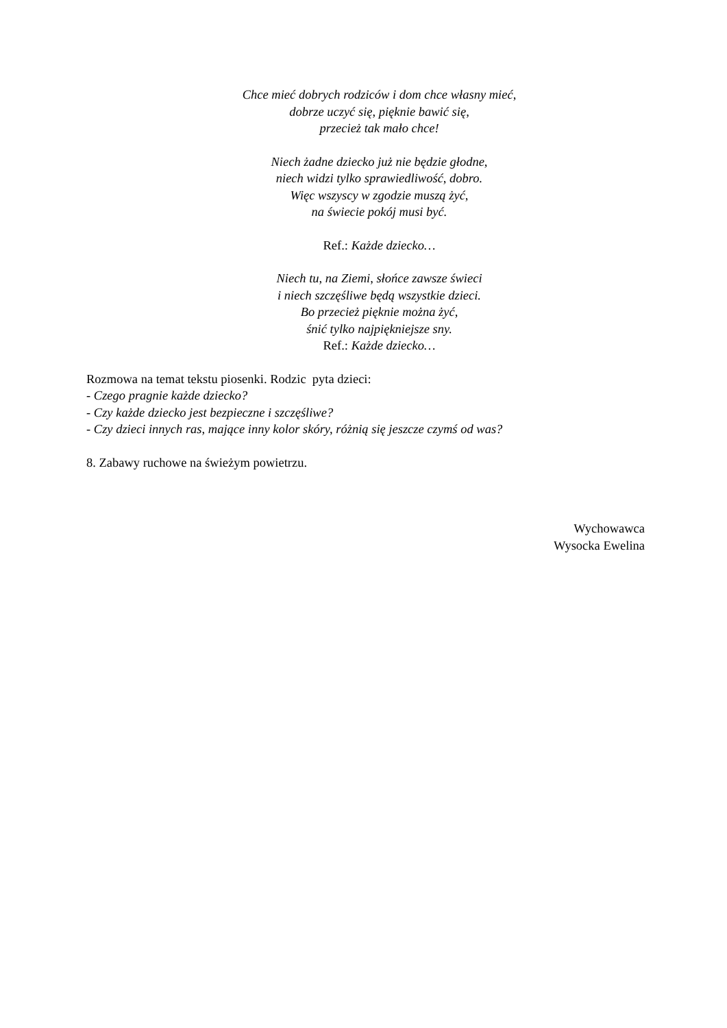Chce mieć dobrych rodziców i dom chce własny mieć,
dobrze uczyć się, pięknie bawić się,
przecież tak mało chce!
Niech żadne dziecko już nie będzie głodne,
niech widzi tylko sprawiedliwość, dobro.
Więc wszyscy w zgodzie muszą żyć,
na świecie pokój musi być.
Ref.: Każde dziecko…
Niech tu, na Ziemi, słońce zawsze świeci
i niech szczęśliwe będą wszystkie dzieci.
Bo przecież pięknie można żyć,
śnić tylko najpiękniejsze sny.
Ref.: Każde dziecko…
Rozmowa na temat tekstu piosenki. Rodzic pyta dzieci:
- Czego pragnie każde dziecko?
- Czy każde dziecko jest bezpieczne i szczęśliwe?
- Czy dzieci innych ras, mające inny kolor skóry, różnią się jeszcze czymś od was?
8. Zabawy ruchowe na świeżym powietrzu.
Wychowawca
Wysocka Ewelina